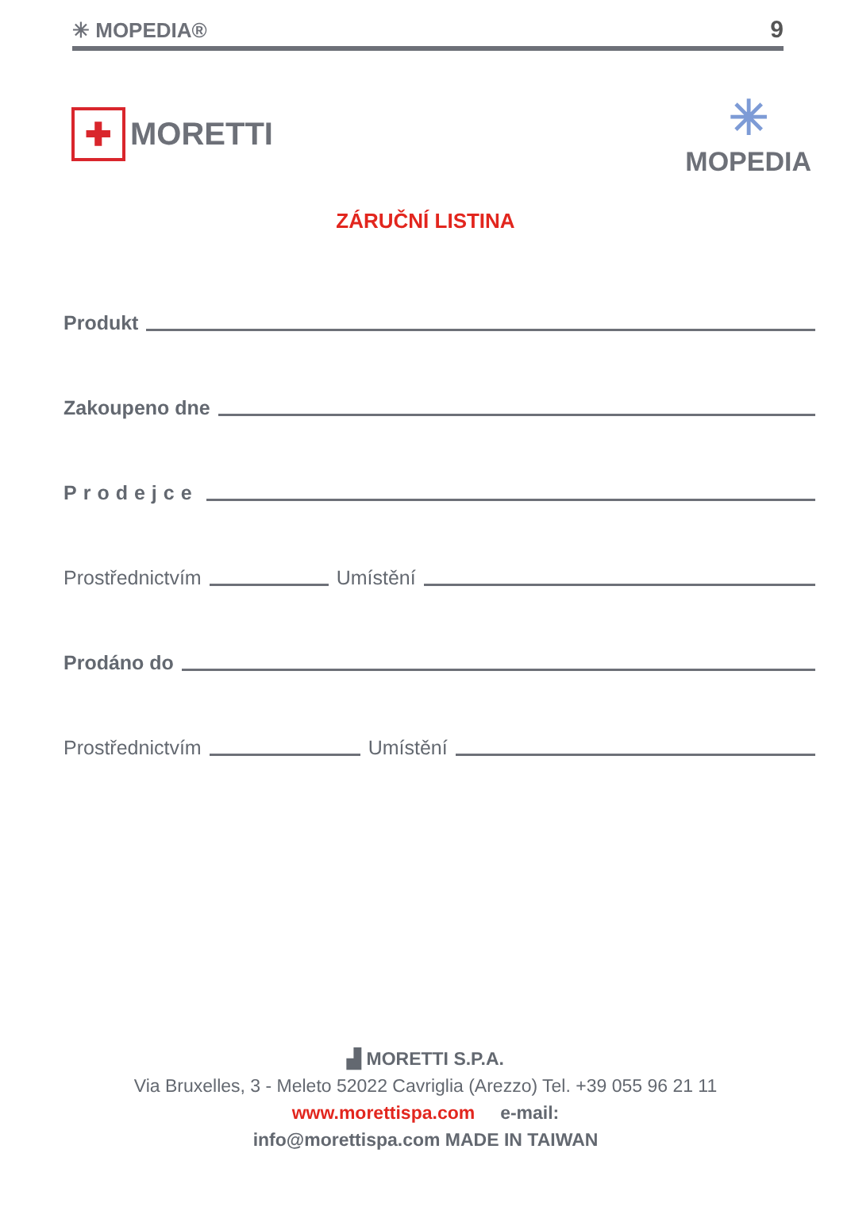✳ MOPEDIA® 9
✚ MORETTI
✳
MOPEDIA
ZÁRUČNÍ LISTINA
Produkt
Zakoupeno dne
Prodejce
Prostřednictvím Umístění
Prodáno do
Prostřednictvím Umístění
▟ MORETTI S.P.A.
Via Bruxelles, 3 - Meleto 52022 Cavriglia (Arezzo) Tel. +39 055 96 21 11
www.morettispa.com e-mail:
info@morettispa.com MADE IN TAIWAN